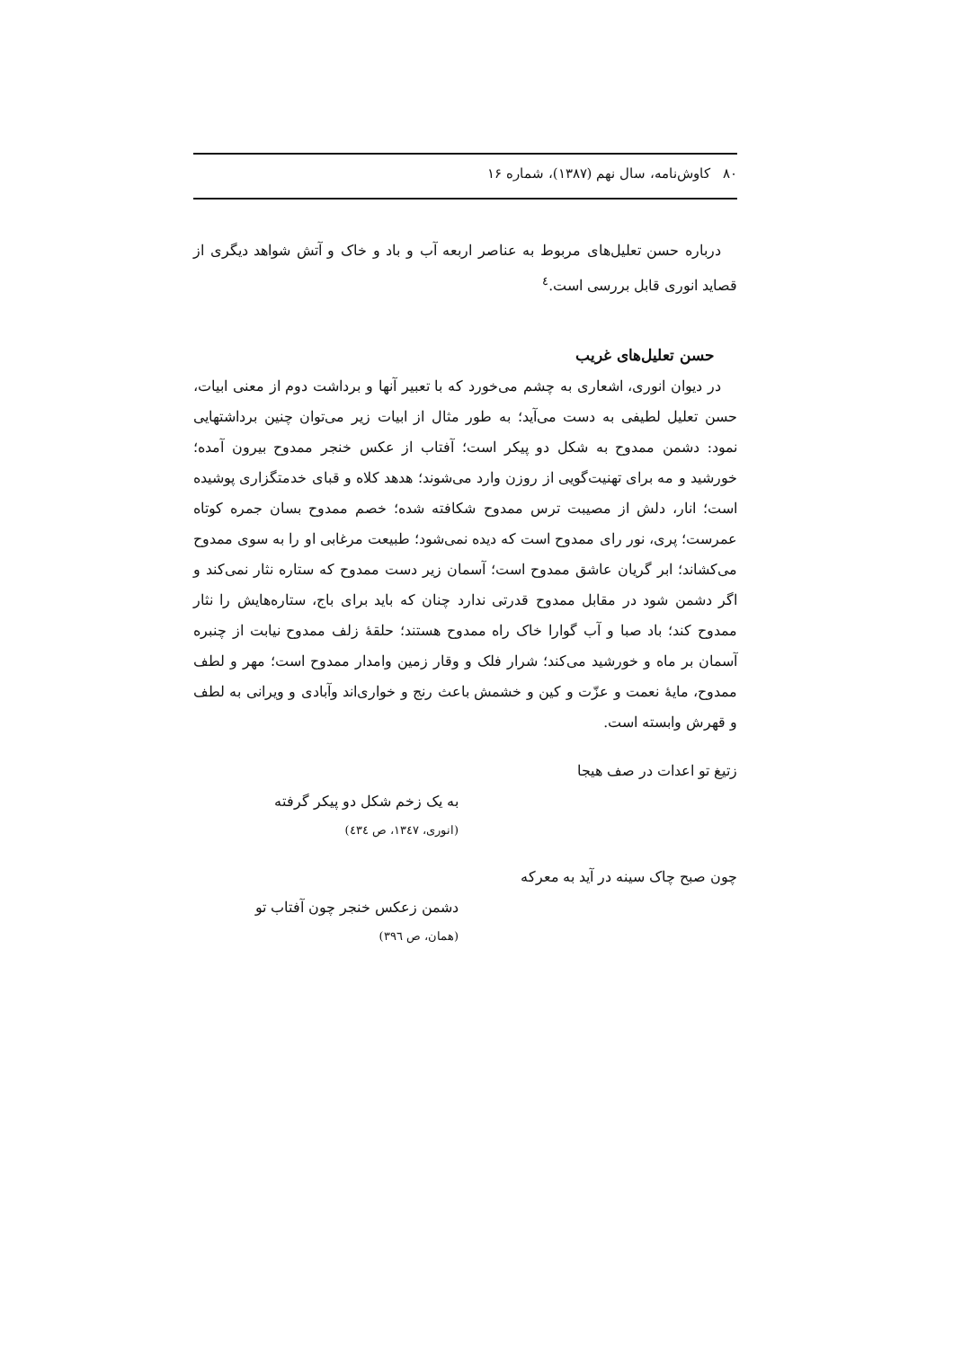۸۰ کاوش‌نامه، سال نهم (۱۳۸۷)، شماره ۱۶
درباره حسن تعلیل‌های مربوط به عناصر اربعه آب و باد و خاک و آتش شواهد دیگری از قصاید انوری قابل بررسی است.<sup>٤</sup>
حسن تعلیل‌های غریب
در دیوان انوری، اشعاری به چشم می‌خورد که با تعبیر آنها و برداشت دوم از معنی ابیات، حسن تعلیل لطیفی به دست می‌آید؛ به طور مثال از ابیات زیر می‌توان چنین برداشتهایی نمود: دشمن ممدوح به شکل دو پیکر است؛ آفتاب از عکس خنجر ممدوح بیرون آمده؛ خورشید و مه برای تهنیت‌گویی از روزن وارد می‌شوند؛ هدهد کلاه و قبای خدمتگزاری پوشیده است؛ انار، دلش از مصیبت ترس ممدوح شکافته شده؛ خصم ممدوح بسان جمره کوتاه عمرست؛ پری، نور رای ممدوح است که دیده نمی‌شود؛ طبیعت مرغابی او را به سوی ممدوح می‌کشاند؛ ابر گریان عاشق ممدوح است؛ آسمان زیر دست ممدوح که ستاره نثار نمی‌کند و اگر دشمن شود در مقابل ممدوح قدرتی ندارد چنان که باید برای باج، ستاره‌هایش را نثار ممدوح کند؛ باد صبا و آب گوارا خاک راه ممدوح هستند؛ حلقهٔ زلف ممدوح نیابت از چنبره آسمان بر ماه و خورشید می‌کند؛ شرار فلک و وقار زمین وامدار ممدوح است؛ مهر و لطف ممدوح، مایهٔ نعمت و عزّت و کین و خشمش باعث رنج و خواری‌اند وآبادی و ویرانی به لطف و قهرش وابسته است.
زتیغ تو اعدات در صف هیجا
به یک زخم شکل دو پیکر گرفته
(انوری، ۱۳٤۷، ص ٤۳٤)
چون صبح چاک سینه در آید به معرکه
دشمن زعکس خنجر چون آفتاب تو
(همان، ص ۳۹٦)